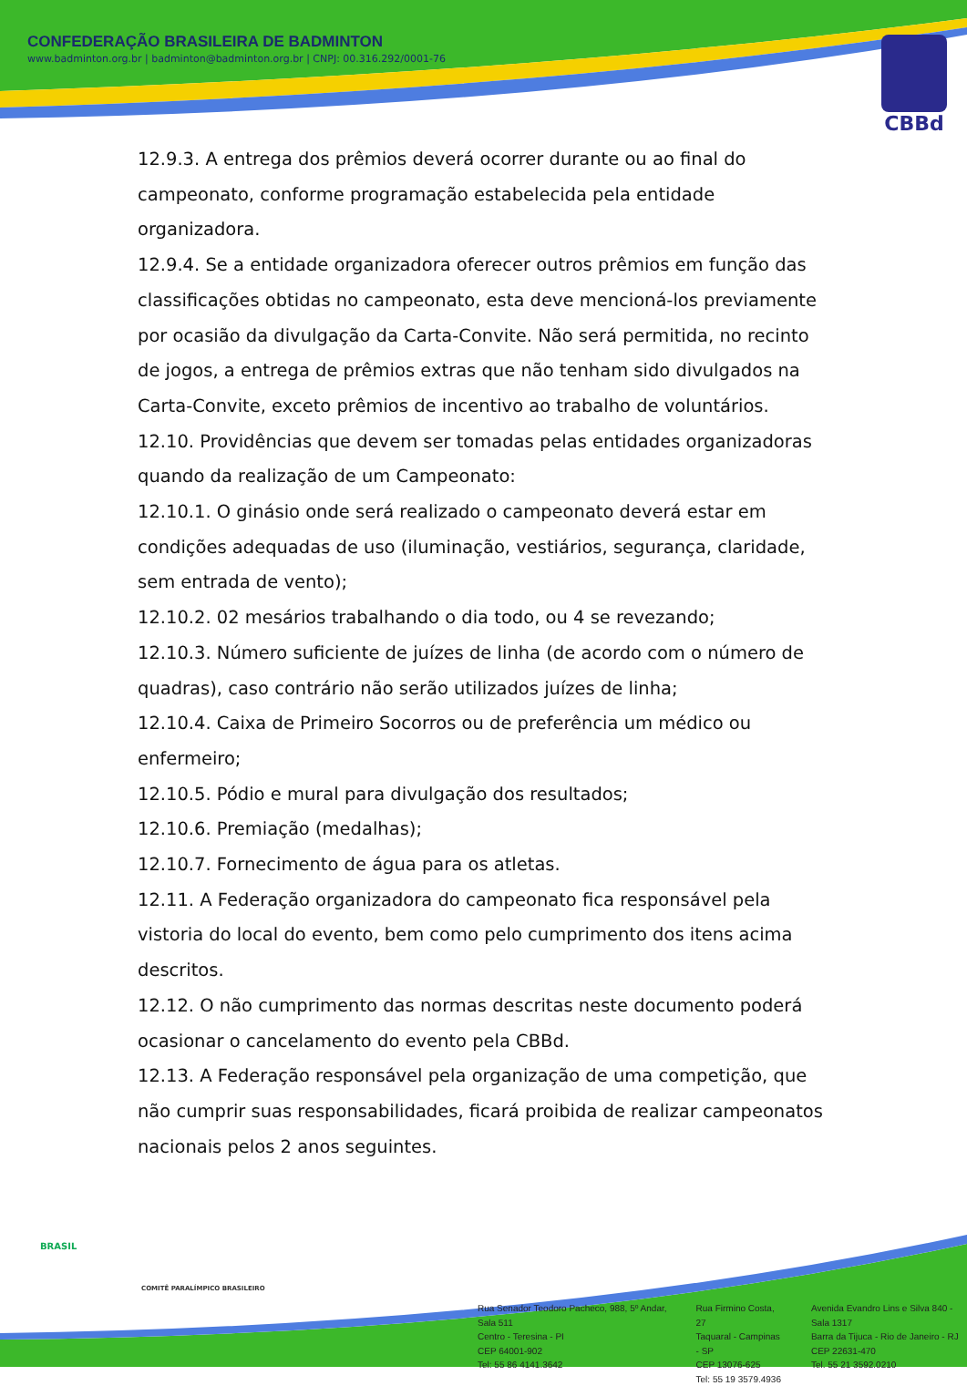CONFEDERAÇÃO BRASILEIRA DE BADMINTON
www.badminton.org.br | badminton@badminton.org.br | CNPJ: 00.316.292/0001-76
CBBd
12.9.3. A entrega dos prêmios deverá ocorrer durante ou ao final do campeonato, conforme programação estabelecida pela entidade organizadora.
12.9.4. Se a entidade organizadora oferecer outros prêmios em função das classificações obtidas no campeonato, esta deve mencioná-los previamente por ocasião da divulgação da Carta-Convite. Não será permitida, no recinto de jogos, a entrega de prêmios extras que não tenham sido divulgados na Carta-Convite, exceto prêmios de incentivo ao trabalho de voluntários.
12.10. Providências que devem ser tomadas pelas entidades organizadoras quando da realização de um Campeonato:
12.10.1. O ginásio onde será realizado o campeonato deverá estar em condições adequadas de uso (iluminação, vestiários, segurança, claridade, sem entrada de vento);
12.10.2. 02 mesários trabalhando o dia todo, ou 4 se revezando;
12.10.3. Número suficiente de juízes de linha (de acordo com o número de quadras), caso contrário não serão utilizados juízes de linha;
12.10.4. Caixa de Primeiro Socorros ou de preferência um médico ou enfermeiro;
12.10.5. Pódio e mural para divulgação dos resultados;
12.10.6. Premiação (medalhas);
12.10.7. Fornecimento de água para os atletas.
12.11. A Federação organizadora do campeonato fica responsável pela vistoria do local do evento, bem como pelo cumprimento dos itens acima descritos.
12.12. O não cumprimento das normas descritas neste documento poderá ocasionar o cancelamento do evento pela CBBd.
12.13. A Federação responsável pela organização de uma competição, que não cumprir suas responsabilidades, ficará proibida de realizar campeonatos nacionais pelos 2 anos seguintes.
BRASIL
COMITÊ PARALÍMPICO BRASILEIRO
Rua Senador Teodoro Pacheco, 988, 5º Andar, Sala 511
Centro - Teresina - PI
CEP 64001-902
Tel: 55 86 4141.3642
Rua Firmino Costa, 27
Taquaral - Campinas - SP
CEP 13076-625
Tel: 55 19 3579.4936
Avenida Evandro Lins e Silva 840 - Sala 1317
Barra da Tijuca - Rio de Janeiro - RJ
CEP 22631-470
Tel. 55 21 3592.0210